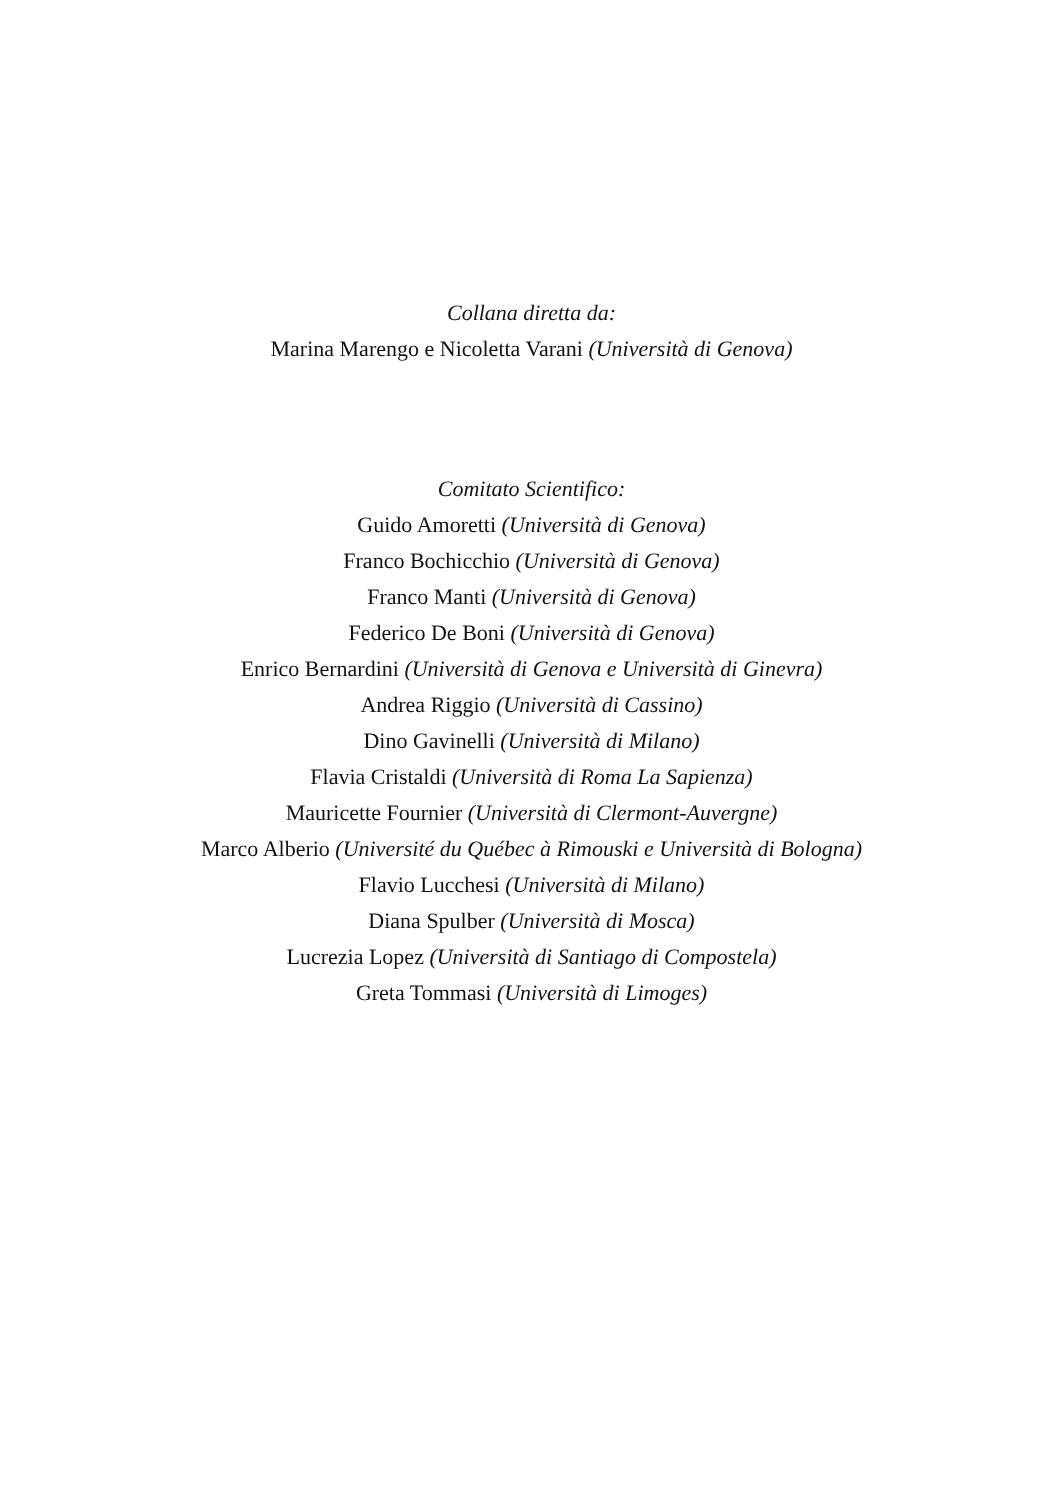Collana diretta da:
Marina Marengo e Nicoletta Varani (Università di Genova)
Comitato Scientifico:
Guido Amoretti (Università di Genova)
Franco Bochicchio (Università di Genova)
Franco Manti (Università di Genova)
Federico De Boni (Università di Genova)
Enrico Bernardini (Università di Genova e Università di Ginevra)
Andrea Riggio (Università di Cassino)
Dino Gavinelli (Università di Milano)
Flavia Cristaldi (Università di Roma La Sapienza)
Mauricette Fournier (Università di Clermont-Auvergne)
Marco Alberio (Université du Québec à Rimouski e Università di Bologna)
Flavio Lucchesi (Università di Milano)
Diana Spulber (Università di Mosca)
Lucrezia Lopez (Università di Santiago di Compostela)
Greta Tommasi (Università di Limoges)